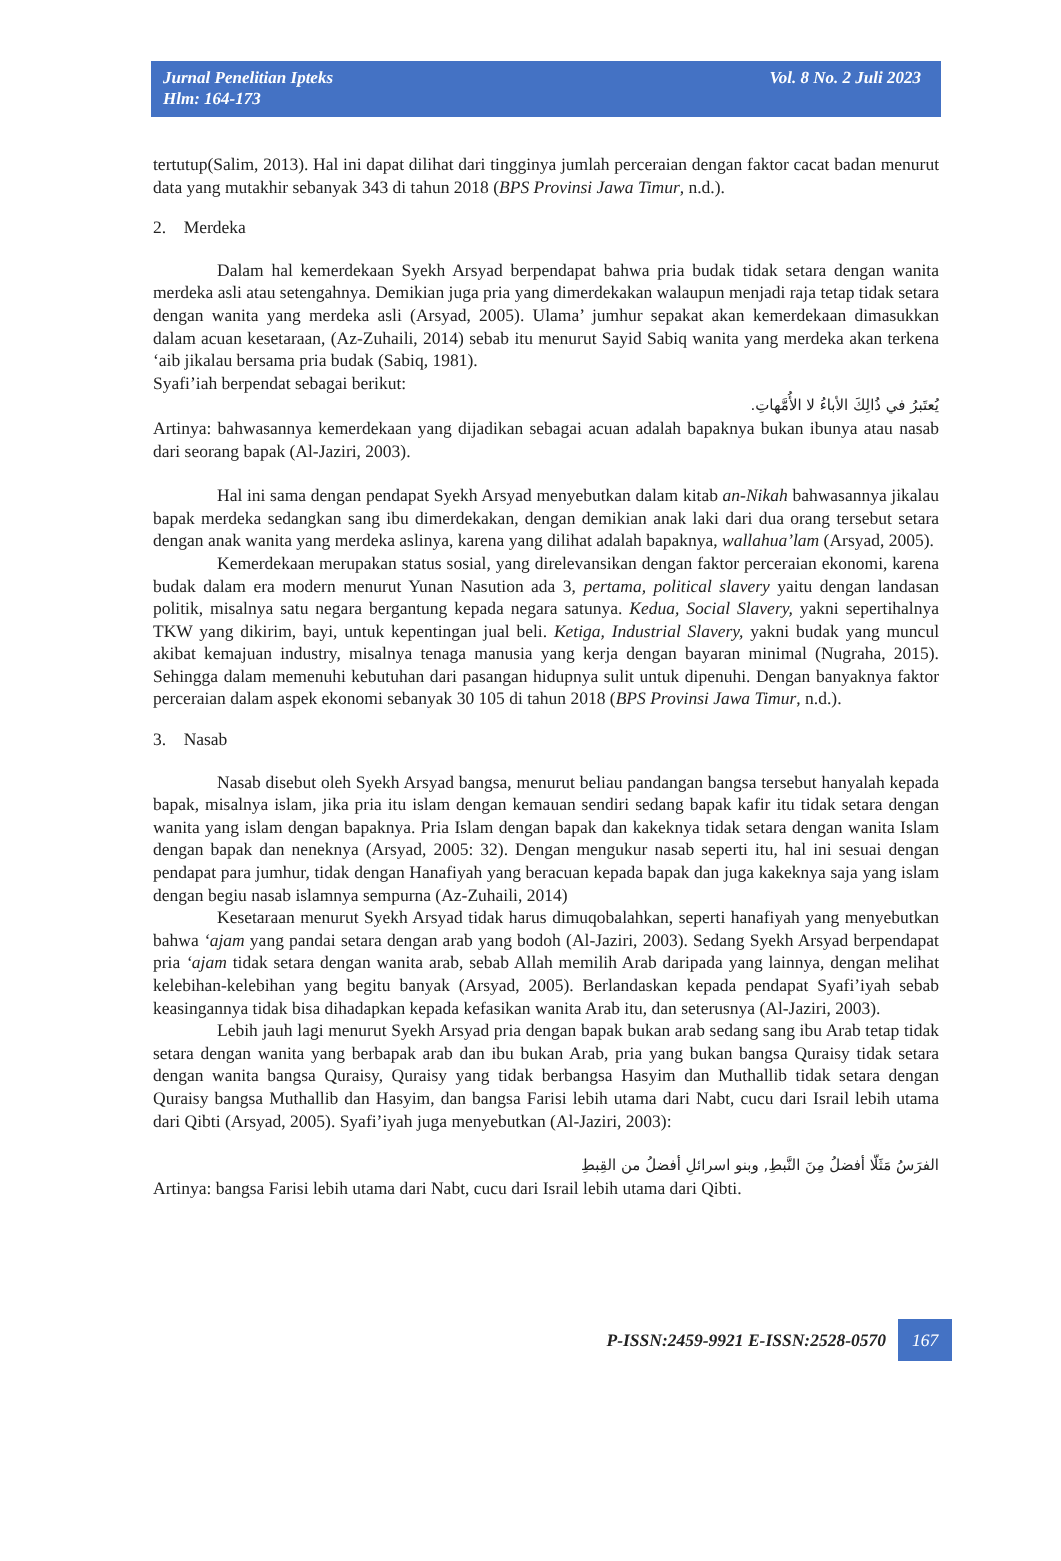Jurnal Penelitian Ipteks
Hlm: 164-173
Vol. 8 No. 2 Juli 2023
tertutup(Salim, 2013). Hal ini dapat dilihat dari tingginya jumlah perceraian dengan faktor cacat badan menurut data yang mutakhir sebanyak 343 di tahun 2018 (BPS Provinsi Jawa Timur, n.d.).
2. Merdeka
Dalam hal kemerdekaan Syekh Arsyad berpendapat bahwa pria budak tidak setara dengan wanita merdeka asli atau setengahnya. Demikian juga pria yang dimerdekakan walaupun menjadi raja tetap tidak setara dengan wanita yang merdeka asli (Arsyad, 2005). Ulama’ jumhur sepakat akan kemerdekaan dimasukkan dalam acuan kesetaraan, (Az-Zuhaili, 2014) sebab itu menurut Sayid Sabiq wanita yang merdeka akan terkena ‘aib jikalau bersama pria budak (Sabiq, 1981).
Syafi’iah berpendat sebagai berikut:
يُعتَبرُ في ذُالِكَ الأباءُ لا الأُمَّهاتِ.
Artinya: bahwasannya kemerdekaan yang dijadikan sebagai acuan adalah bapaknya bukan ibunya atau nasab dari seorang bapak (Al-Jaziri, 2003).
Hal ini sama dengan pendapat Syekh Arsyad menyebutkan dalam kitab an-Nikah bahwasannya jikalau bapak merdeka sedangkan sang ibu dimerdekakan, dengan demikian anak laki dari dua orang tersebut setara dengan anak wanita yang merdeka aslinya, karena yang dilihat adalah bapaknya, wallahua’lam (Arsyad, 2005).
Kemerdekaan merupakan status sosial, yang direlevansikan dengan faktor perceraian ekonomi, karena budak dalam era modern menurut Yunan Nasution ada 3, pertama, political slavery yaitu dengan landasan politik, misalnya satu negara bergantung kepada negara satunya. Kedua, Social Slavery, yakni sepertihalnya TKW yang dikirim, bayi, untuk kepentingan jual beli. Ketiga, Industrial Slavery, yakni budak yang muncul akibat kemajuan industry, misalnya tenaga manusia yang kerja dengan bayaran minimal (Nugraha, 2015). Sehingga dalam memenuhi kebutuhan dari pasangan hidupnya sulit untuk dipenuhi. Dengan banyaknya faktor perceraian dalam aspek ekonomi sebanyak 30 105 di tahun 2018 (BPS Provinsi Jawa Timur, n.d.).
3. Nasab
Nasab disebut oleh Syekh Arsyad bangsa, menurut beliau pandangan bangsa tersebut hanyalah kepada bapak, misalnya islam, jika pria itu islam dengan kemauan sendiri sedang bapak kafir itu tidak setara dengan wanita yang islam dengan bapaknya. Pria Islam dengan bapak dan kakeknya tidak setara dengan wanita Islam dengan bapak dan neneknya (Arsyad, 2005: 32). Dengan mengukur nasab seperti itu, hal ini sesuai dengan pendapat para jumhur, tidak dengan Hanafiyah yang beracuan kepada bapak dan juga kakeknya saja yang islam dengan begiu nasab islamnya sempurna (Az-Zuhaili, 2014)
Kesetaraan menurut Syekh Arsyad tidak harus dimuqobalahkan, seperti hanafiyah yang menyebutkan bahwa ‘ajam yang pandai setara dengan arab yang bodoh (Al-Jaziri, 2003). Sedang Syekh Arsyad berpendapat pria ‘ajam tidak setara dengan wanita arab, sebab Allah memilih Arab daripada yang lainnya, dengan melihat kelebihan-kelebihan yang begitu banyak (Arsyad, 2005). Berlandaskan kepada pendapat Syafi’iyah sebab keasingannya tidak bisa dihadapkan kepada kefasikan wanita Arab itu, dan seterusnya (Al-Jaziri, 2003).
Lebih jauh lagi menurut Syekh Arsyad pria dengan bapak bukan arab sedang sang ibu Arab tetap tidak setara dengan wanita yang berbapak arab dan ibu bukan Arab, pria yang bukan bangsa Quraisy tidak setara dengan wanita bangsa Quraisy, Quraisy yang tidak berbangsa Hasyim dan Muthallib tidak setara dengan Quraisy bangsa Muthallib dan Hasyim, dan bangsa Farisi lebih utama dari Nabt, cucu dari Israil lebih utama dari Qibti (Arsyad, 2005). Syafi’iyah juga menyebutkan (Al-Jaziri, 2003):
الفرَسُ مَثَلّا أفضلُ مِنَ النَّبطِ, وبنو اسرائلِ أفضلُ من القِبطِ
Artinya: bangsa Farisi lebih utama dari Nabt, cucu dari Israil lebih utama dari Qibti.
P-ISSN:2459-9921 E-ISSN:2528-0570 167